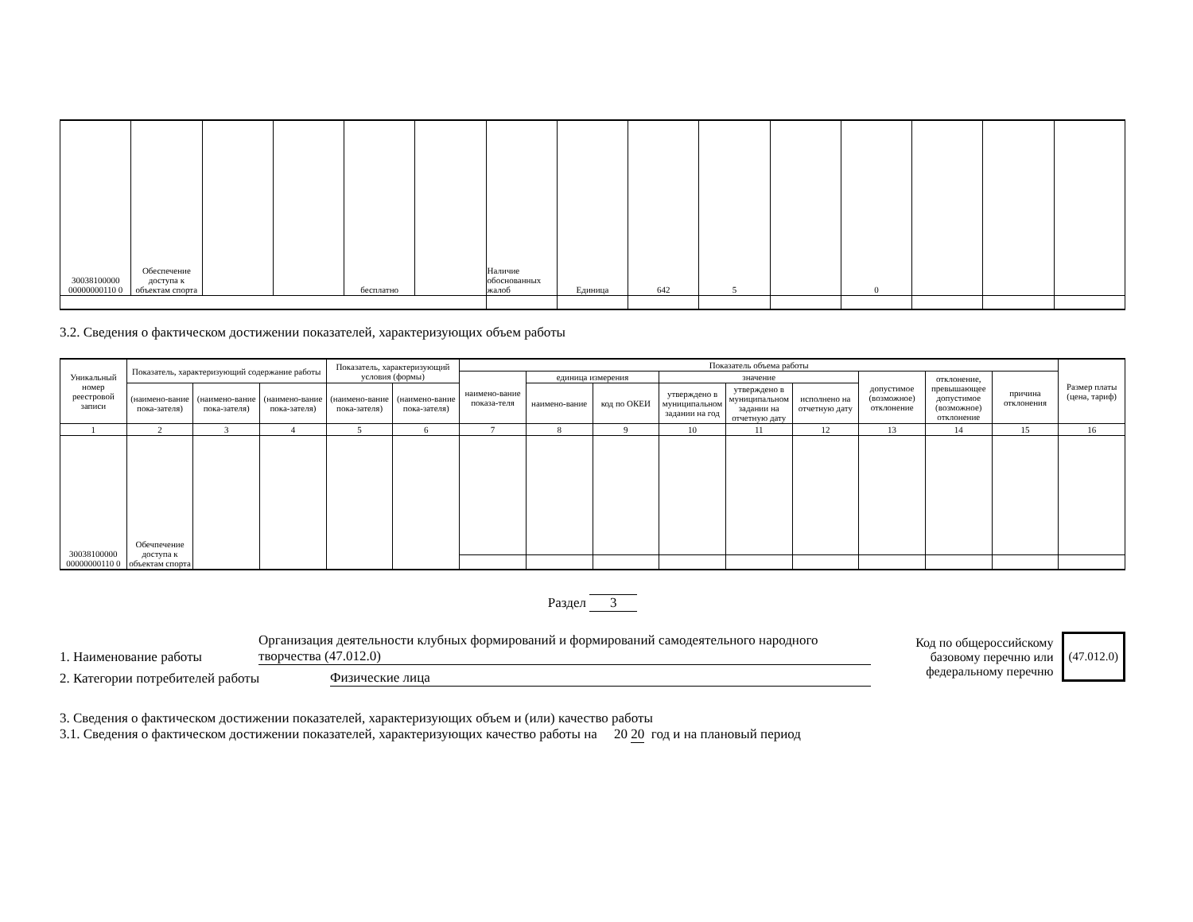| 30038100000 00000000110 0 | Обеспечение доступа к объектам спорта | | | бесплатно | | Наличие обоснованных жалоб | Единица | 642 | 5 | | 0 | | | |
3.2. Сведения о фактическом достижении показателей, характеризующих объем работы
| Уникальный номер реестровой записи | Показатель, характеризующий содержание работы | | | Показатель, характеризующий условия (формы) | | Показатель объема работы | | | | | | | | | Размер платы (цена, тариф) |
| --- | --- | --- | --- | --- | --- | --- | --- | --- | --- | --- | --- | --- | --- | --- | --- |
| | | | | | | наимено-вание показа-теля | единица измерения | | значение | | | допустимое (возможное) отклонение | отклонение, превышающее допустимое (возможное) отклонение | причина отклонения | |
| | (наимено-вание пока-зателя) | (наимено-вание пока-зателя) | (наимено-вание пока-зателя) | (наимено-вание пока-зателя) | (наимено-вание пока-зателя) | | наимено-вание | код по ОКЕИ | утверждено в муниципальном задании на год | утверждено в муниципальном задании на отчетную дату | исполнено на отчетную дату | | | | |
| 1 | 2 | 3 | 4 | 5 | 6 | 7 | 8 | 9 | 10 | 11 | 12 | 13 | 14 | 15 | 16 |
| 30038100000 00000000110 0 | Обечпечение доступа к объектам спорта | | | | | | | | | | | | | | |
Раздел 3
1. Наименование работы Организация деятельности клубных формирований и формирований самодеятельного народного творчества (47.012.0)
2. Категории потребителей работы Физические лица
Код по общероссийскому
базовому перечню или
федеральному перечню
(47.012.0)
3. Сведения о фактическом достижении показателей, характеризующих объем и (или) качество работы
3.1. Сведения о фактическом достижении показателей, характеризующих качество работы на 20 20 год и на плановый период